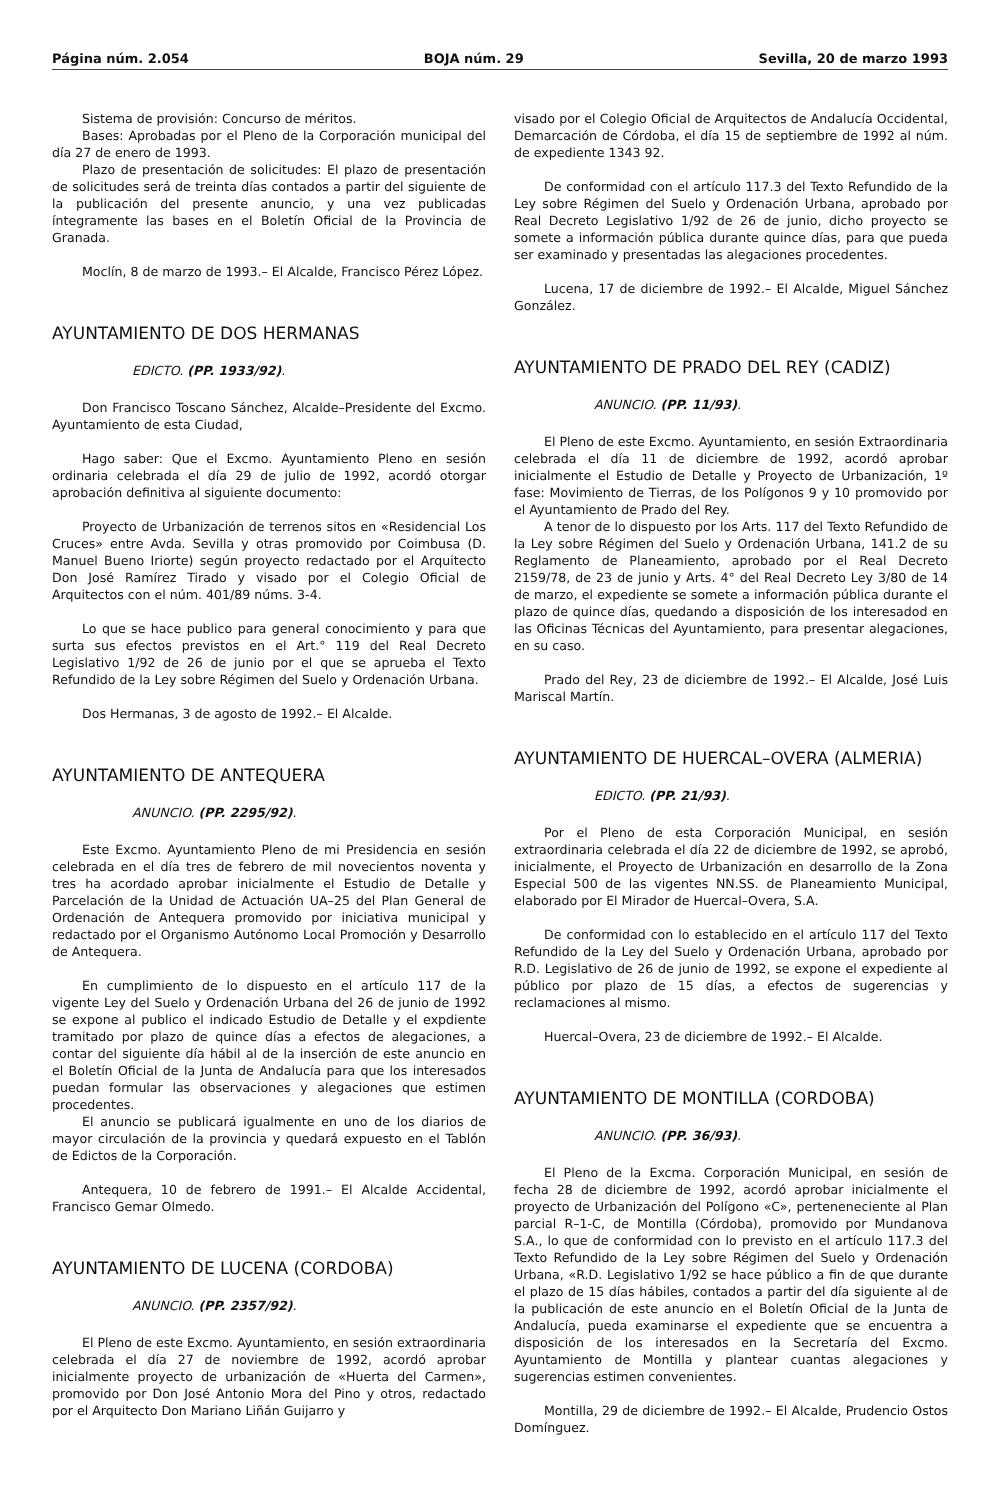Página núm. 2.054 BOJA núm. 29 Sevilla, 20 de marzo 1993
Sistema de provisión: Concurso de méritos.
Bases: Aprobadas por el Pleno de la Corporación municipal del día 27 de enero de 1993.
Plazo de presentación de solicitudes: El plazo de presentación de solicitudes será de treinta días contados a partir del siguiente de la publicación del presente anuncio, y una vez publicadas íntegramente las bases en el Boletín Oficial de la Provincia de Granada.
Moclín, 8 de marzo de 1993.– El Alcalde, Francisco Pérez López.
AYUNTAMIENTO DE DOS HERMANAS
EDICTO. (PP. 1933/92).
Don Francisco Toscano Sánchez, Alcalde–Presidente del Excmo. Ayuntamiento de esta Ciudad,
Hago saber: Que el Excmo. Ayuntamiento Pleno en sesión ordinaria celebrada el día 29 de julio de 1992, acordó otorgar aprobación definitiva al siguiente documento:
Proyecto de Urbanización de terrenos sitos en «Residencial Los Cruces» entre Avda. Sevilla y otras promovido por Coimbusa (D. Manuel Bueno Iriorte) según proyecto redactado por el Arquitecto Don José Ramírez Tirado y visado por el Colegio Oficial de Arquitectos con el núm. 401/89 núms. 3-4.
Lo que se hace publico para general conocimiento y para que surta sus efectos previstos en el Art.° 119 del Real Decreto Legislativo 1/92 de 26 de junio por el que se aprueba el Texto Refundido de la Ley sobre Régimen del Suelo y Ordenación Urbana.
Dos Hermanas, 3 de agosto de 1992.– El Alcalde.
AYUNTAMIENTO DE ANTEQUERA
ANUNCIO. (PP. 2295/92).
Este Excmo. Ayuntamiento Pleno de mi Presidencia en sesión celebrada en el día tres de febrero de mil novecientos noventa y tres ha acordado aprobar inicialmente el Estudio de Detalle y Parcelación de la Unidad de Actuación UA–25 del Plan General de Ordenación de Antequera promovido por iniciativa municipal y redactado por el Organismo Autónomo Local Promoción y Desarrollo de Antequera.
En cumplimiento de lo dispuesto en el artículo 117 de la vigente Ley del Suelo y Ordenación Urbana del 26 de junio de 1992 se expone al publico el indicado Estudio de Detalle y el expdiente tramitado por plazo de quince días a efectos de alegaciones, a contar del siguiente día hábil al de la inserción de este anuncio en el Boletín Oficial de la Junta de Andalucía para que los interesados puedan formular las observaciones y alegaciones que estimen procedentes.
El anuncio se publicará igualmente en uno de los diarios de mayor circulación de la provincia y quedará expuesto en el Tablón de Edictos de la Corporación.
Antequera, 10 de febrero de 1991.– El Alcalde Accidental, Francisco Gemar Olmedo.
AYUNTAMIENTO DE LUCENA (CORDOBA)
ANUNCIO. (PP. 2357/92).
El Pleno de este Excmo. Ayuntamiento, en sesión extraordinaria celebrada el día 27 de noviembre de 1992, acordó aprobar inicialmente proyecto de urbanización de «Huerta del Carmen», promovido por Don José Antonio Mora del Pino y otros, redactado por el Arquitecto Don Mariano Liñán Guijarro y
visado por el Colegio Oficial de Arquitectos de Andalucía Occidental, Demarcación de Córdoba, el día 15 de septiembre de 1992 al núm. de expediente 1343 92.
De conformidad con el artículo 117.3 del Texto Refundido de la Ley sobre Régimen del Suelo y Ordenación Urbana, aprobado por Real Decreto Legislativo 1/92 de 26 de junio, dicho proyecto se somete a información pública durante quince días, para que pueda ser examinado y presentadas las alegaciones procedentes.
Lucena, 17 de diciembre de 1992.– El Alcalde, Miguel Sánchez González.
AYUNTAMIENTO DE PRADO DEL REY (CADIZ)
ANUNCIO. (PP. 11/93).
El Pleno de este Excmo. Ayuntamiento, en sesión Extraordinaria celebrada el día 11 de diciembre de 1992, acordó aprobar inicialmente el Estudio de Detalle y Proyecto de Urbanización, 1º fase: Movimiento de Tierras, de los Polígonos 9 y 10 promovido por el Ayuntamiento de Prado del Rey.
A tenor de lo dispuesto por los Arts. 117 del Texto Refundido de la Ley sobre Régimen del Suelo y Ordenación Urbana, 141.2 de su Reglamento de Planeamiento, aprobado por el Real Decreto 2159/78, de 23 de junio y Arts. 4° del Real Decreto Ley 3/80 de 14 de marzo, el expediente se somete a información pública durante el plazo de quince días, quedando a disposición de los interesadod en las Oficinas Técnicas del Ayuntamiento, para presentar alegaciones, en su caso.
Prado del Rey, 23 de diciembre de 1992.– El Alcalde, José Luis Mariscal Martín.
AYUNTAMIENTO DE HUERCAL–OVERA (ALMERIA)
EDICTO. (PP. 21/93).
Por el Pleno de esta Corporación Municipal, en sesión extraordinaria celebrada el día 22 de diciembre de 1992, se aprobó, inicialmente, el Proyecto de Urbanización en desarrollo de la Zona Especial 500 de las vigentes NN.SS. de Planeamiento Municipal, elaborado por El Mirador de Huercal–Overa, S.A.
De conformidad con lo establecido en el artículo 117 del Texto Refundido de la Ley del Suelo y Ordenación Urbana, aprobado por R.D. Legislativo de 26 de junio de 1992, se expone el expediente al público por plazo de 15 días, a efectos de sugerencias y reclamaciones al mismo.
Huercal–Overa, 23 de diciembre de 1992.– El Alcalde.
AYUNTAMIENTO DE MONTILLA (CORDOBA)
ANUNCIO. (PP. 36/93).
El Pleno de la Excma. Corporación Municipal, en sesión de fecha 28 de diciembre de 1992, acordó aprobar inicialmente el proyecto de Urbanización del Polígono «C», perteneneciente al Plan parcial R–1-C, de Montilla (Córdoba), promovido por Mundanova S.A., lo que de conformidad con lo previsto en el artículo 117.3 del Texto Refundido de la Ley sobre Régimen del Suelo y Ordenación Urbana, «R.D. Legislativo 1/92 se hace público a fin de que durante el plazo de 15 días hábiles, contados a partir del día siguiente al de la publicación de este anuncio en el Boletín Oficial de la Junta de Andalucía, pueda examinarse el expediente que se encuentra a disposición de los interesados en la Secretaría del Excmo. Ayuntamiento de Montilla y plantear cuantas alegaciones y sugerencias estimen convenientes.
Montilla, 29 de diciembre de 1992.– El Alcalde, Prudencio Ostos Domínguez.